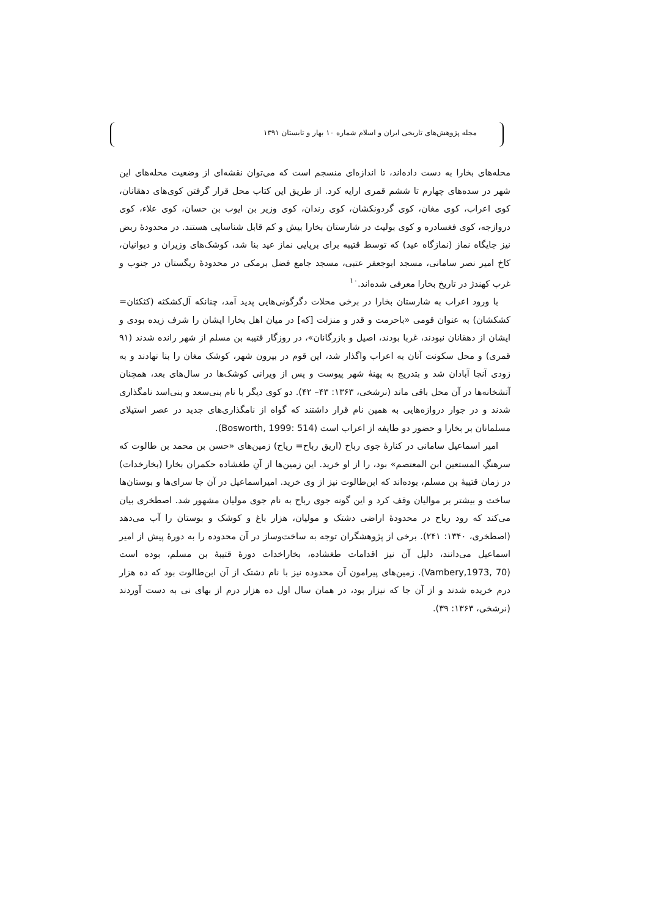مجله پژوهش‌های تاریخی ایران و اسلام شماره ۱۰ بهار و تابستان ۱۳۹۱
محله‌های بخارا به دست داده‌اند، تا اندازه‌ای منسجم است که می‌توان نقشه‌ای از وضعیت محله‌های این شهر در سده‌های چهارم تا ششم قمری ارایه کرد. از طریق این کتاب محل قرار گرفتن کوی‌های دهقانان، کوی اعراب، کوی مغان، کوی گردونکشان، کوی رندان، کوی وزیر بن ایوب بن حسان، کوی علاء، کوی دروازجه، کوی فغسادره و کوی بولیث در شارستان بخارا بیش و کم قابل شناسایی هستند. در محدودهٔ ربض نیز جایگاه نماز (نمازگاه عید) که توسط قتیبه برای برپایی نماز عید بنا شد، کوشک‌های وزیران و دیوانیان، کاخ امیر نصر سامانی، مسجد ابوجعفر عتبی، مسجد جامع فضل برمکی در محدودهٔ ریگستان در جنوب و غرب کهندژ در تاریخ بخارا معرفی شده‌اند.<sup>۱۰</sup>
با ورود اعراب به شارستان بخارا در برخی محلات دگرگونی‌هایی پدید آمد، چنانکه آل‌کشکثه (کثکثان= کشکشان) به عنوان قومی «باحرمت و قدر و منزلت [که] در میان اهل بخارا ایشان را شرف زیده بودی و ایشان از دهقانان نبودند، غربا بودند، اصیل و بازرگانان»، در روزگار قتیبه بن مسلم از شهر رانده شدند (۹۱ قمری) و محل سکونت آنان به اعراب واگذار شد، این قوم در بیرون شهر، کوشک مغان را بنا نهادند و به زودی آنجا آبادان شد و بتدریج به پهنهٔ شهر پیوست و پس از ویرانی کوشک‌ها در سال‌های بعد، همچنان آتشخانه‌ها در آن محل باقی ماند (نرشخی، ۱۳۶۳: ۴۳– ۴۲). دو کوی دیگر با نام بنی‌سعد و بنی‌اسد نامگذاری شدند و در جوار دروازه‌هایی به همین نام قرار داشتند که گواه از نامگذاری‌های جدید در عصر استیلای مسلمانان بر بخارا و حضور دو طایفه از اعراب است (Bosworth, 1999: 514).
امیر اسماعیل سامانی در کنارهٔ جوی رباح (اریق رباح= ریاح) زمین‌های «حسن بن محمد بن طالوت که سرهنگِ المستعین ابن المعتصم» بود، را از او خرید. این زمین‌ها از آنِ طغشاده حکمران بخارا (بخارخدات) در زمان قتیبهٔ بن مسلم، بوده‌اند که ابن‌طالوت نیز از وی خرید. امیراسماعیل در آن جا سرای‌ها و بوستان‌ها ساخت و بیشتر بر موالیان وقف کرد و این گونه جوی رباح به نام جوی مولیان مشهور شد. اصطخری بیان می‌کند که رود رباح در محدودهٔ اراضی دشتک و مولیان، هزار باغ و کوشک و بوستان را آب می‌دهد (اصطخری، ۱۳۴۰: ۲۴۱). برخی از پژوهشگران توجه به ساخت‌وساز در آن محدوده را به دورهٔ پیش از امیر اسماعیل می‌دانند، دلیل آن نیز اقدامات طغشاده، بخاراخدات دورهٔ قتیبهٔ بن مسلم، بوده است (Vambery,1973, 70). زمین‌های پیرامون آن محدوده نیز با نام دشتک از آن ابن‌طالوت بود که ده هزار درم خریده شدند و از آن جا که نیزار بود، در همان سال اول ده هزار درم از بهای نی به دست آوردند (نرشخی، ۱۳۶۳: ۳۹).